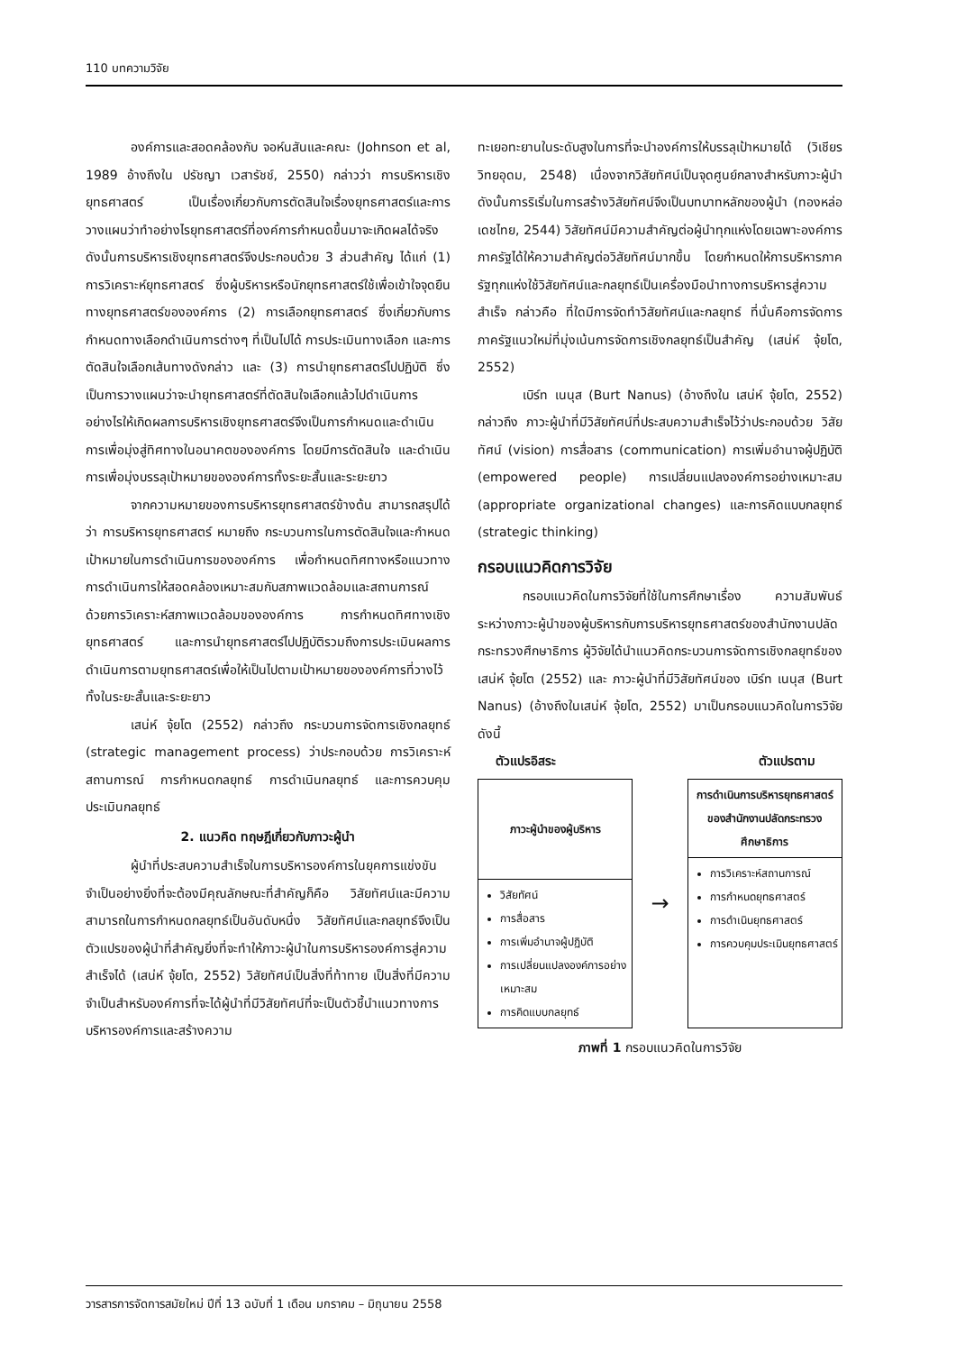110 บทความวิจัย
องค์การและสอดคล้องกับ จอห์นสันและคณะ (Johnson et al, 1989 อ้างถึงใน ปรัชญา เวสารัชช์, 2550) กล่าวว่า การบริหารเชิงยุทธศาสตร์ เป็นเรื่องเกี่ยวกับการตัดสินใจเรื่องยุทธศาสตร์และการวางแผนว่าทำอย่างไรยุทธศาสตร์ที่องค์การกำหนดขึ้นมาจะเกิดผลได้จริง ดังนั้นการบริหารเชิงยุทธศาสตร์จึงประกอบด้วย 3 ส่วนสำคัญ ได้แก่ (1) การวิเคราะห์ยุทธศาสตร์ ซึ่งผู้บริหารหรือนักยุทธศาสตร์ใช้เพื่อเข้าใจจุดยืนทางยุทธศาสตร์ขององค์การ (2) การเลือกยุทธศาสตร์ ซึ่งเกี่ยวกับการกำหนดทางเลือกดำเนินการต่างๆ ที่เป็นไปได้ การประเมินทางเลือก และการตัดสินใจเลือกเส้นทางดังกล่าว และ (3) การนำยุทธศาสตร์ไปปฏิบัติ ซึ่งเป็นการวางแผนว่าจะนำยุทธศาสตร์ที่ตัดสินใจเลือกแล้วไปดำเนินการอย่างไรให้เกิดผลการบริหารเชิงยุทธศาสตร์จึงเป็นการกำหนดและดำเนินการเพื่อมุ่งสู่ทิศทางในอนาคตขององค์การ โดยมีการตัดสินใจ และดำเนินการเพื่อมุ่งบรรลุเป้าหมายขององค์การทั้งระยะสั้นและระยะยาว
จากความหมายของการบริหารยุทธศาสตร์ข้างต้น สามารถสรุปได้ว่า การบริหารยุทธศาสตร์ หมายถึง กระบวนการในการตัดสินใจและกำหนดเป้าหมายในการดำเนินการขององค์การ เพื่อกำหนดทิศทางหรือแนวทางการดำเนินการให้สอดคล้องเหมาะสมกับสภาพแวดล้อมและสถานการณ์ ด้วยการวิเคราะห์สภาพแวดล้อมขององค์การ การกำหนดทิศทางเชิงยุทธศาสตร์ และการนำยุทธศาสตร์ไปปฏิบัติรวมถึงการประเมินผลการดำเนินการตามยุทธศาสตร์เพื่อให้เป็นไปตามเป้าหมายขององค์การที่วางไว้ทั้งในระยะสั้นและระยะยาว
เสน่ห์ จุ้ยโต (2552) กล่าวถึง กระบวนการจัดการเชิงกลยุทธ์ (strategic management process) ว่าประกอบด้วย การวิเคราะห์สถานการณ์ การกำหนดกลยุทธ์ การดำเนินกลยุทธ์ และการควบคุมประเมินกลยุทธ์
2. แนวคิด ทฤษฎีเกี่ยวกับภาวะผู้นำ
ผู้นำที่ประสบความสำเร็จในการบริหารองค์การในยุคการแข่งขันจำเป็นอย่างยิ่งที่จะต้องมีคุณลักษณะที่สำคัญก็คือ วิสัยทัศน์และมีความสามารถในการกำหนดกลยุทธ์เป็นอันดับหนึ่ง วิสัยทัศน์และกลยุทธ์จึงเป็นตัวแปรของผู้นำที่สำคัญยิ่งที่จะทำให้ภาวะผู้นำในการบริหารองค์การสู่ความสำเร็จได้ (เสน่ห์ จุ้ยโต, 2552) วิสัยทัศน์เป็นสิ่งที่ท้าทาย เป็นสิ่งที่มีความจำเป็นสำหรับองค์การที่จะได้ผู้นำที่มีวิสัยทัศน์ที่จะเป็นตัวชี้นำแนวทางการบริหารองค์การและสร้างความ
ทะเยอทะยานในระดับสูงในการที่จะนำองค์การให้บรรลุเป้าหมายได้ (วิเชียร วิทยอุดม, 2548) เนื่องจากวิสัยทัศน์เป็นจุดศูนย์กลางสำหรับภาวะผู้นำ ดังนั้นการริเริ่มในการสร้างวิสัยทัศน์จึงเป็นบทบาทหลักของผู้นำ (ทองหล่อ เดชไทย, 2544) วิสัยทัศน์มีความสำคัญต่อผู้นำทุกแห่งโดยเฉพาะองค์การภาครัฐได้ให้ความสำคัญต่อวิสัยทัศน์มากขึ้น โดยกำหนดให้การบริหารภาครัฐทุกแห่งใช้วิสัยทัศน์และกลยุทธ์เป็นเครื่องมือนำทางการบริหารสู่ความสำเร็จ กล่าวคือ ที่ใดมีการจัดทำวิสัยทัศน์และกลยุทธ์ ที่นั่นคือการจัดการภาครัฐแนวใหม่ที่มุ่งเน้นการจัดการเชิงกลยุทธ์เป็นสำคัญ (เสน่ห์ จุ้ยโต, 2552)
เบิร์ท เนนุส (Burt Nanus) (อ้างถึงใน เสน่ห์ จุ้ยโต, 2552) กล่าวถึง ภาวะผู้นำที่มีวิสัยทัศน์ที่ประสบความสำเร็จไว้ว่าประกอบด้วย วิสัยทัศน์ (vision) การสื่อสาร (communication) การเพิ่มอำนาจผู้ปฏิบัติ (empowered people) การเปลี่ยนแปลงองค์การอย่างเหมาะสม (appropriate organizational changes) และการคิดแบบกลยุทธ์ (strategic thinking)
กรอบแนวคิดการวิจัย
กรอบแนวคิดในการวิจัยที่ใช้ในการศึกษาเรื่อง ความสัมพันธ์ระหว่างภาวะผู้นำของผู้บริหารกับการบริหารยุทธศาสตร์ของสำนักงานปลัดกระทรวงศึกษาธิการ ผู้วิจัยได้นำแนวคิดกระบวนการจัดการเชิงกลยุทธ์ของ เสน่ห์ จุ้ยโต (2552) และ ภาวะผู้นำที่มีวิสัยทัศน์ของ เบิร์ท เนนุส (Burt Nanus) (อ้างถึงในเสน่ห์ จุ้ยโต, 2552) มาเป็นกรอบแนวคิดในการวิจัย ดังนี้
ตัวแปรอิสระ ตัวแปรตาม
ภาวะผู้นำของผู้บริหาร
วิสัยทัศน์
การสื่อสาร
การเพิ่มอำนาจผู้ปฏิบัติ
การเปลี่ยนแปลงองค์การอย่างเหมาะสม
การคิดแบบกลยุทธ์
→
การดำเนินการบริหารยุทธศาสตร์ของสำนักงานปลัดกระทรวงศึกษาธิการ
การวิเคราะห์สถานการณ์
การกำหนดยุทธศาสตร์
การดำเนินยุทธศาสตร์
การควบคุมประเมินยุทธศาสตร์
ภาพที่ 1 กรอบแนวคิดในการวิจัย
วารสารการจัดการสมัยใหม่ ปีที่ 13 ฉบับที่ 1 เดือน มกราคม – มิถุนายน 2558